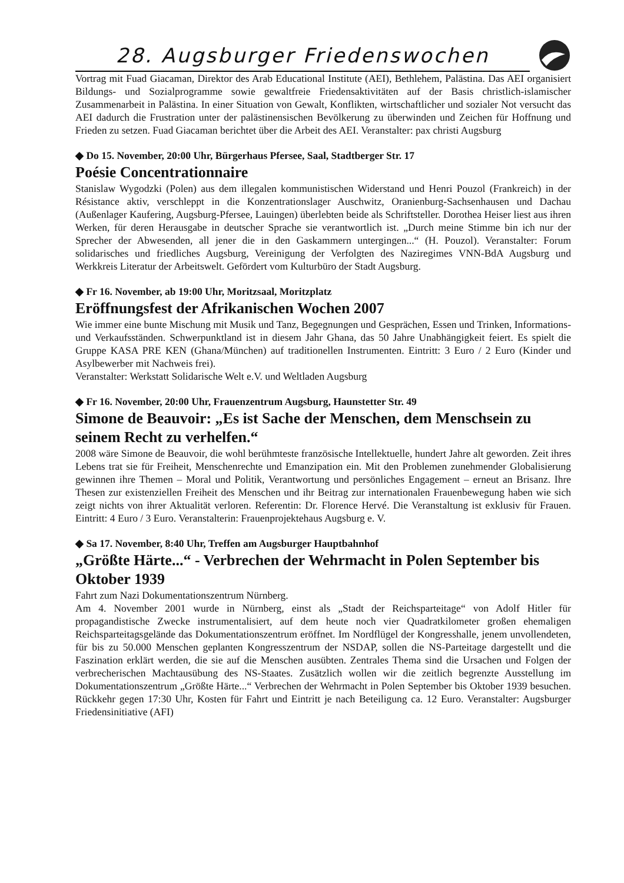28. Augsburger Friedenswochen
Vortrag mit Fuad Giacaman, Direktor des Arab Educational Institute (AEI), Bethlehem, Palästina. Das AEI organisiert Bildungs- und Sozialprogramme sowie gewaltfreie Friedensaktivitäten auf der Basis christlich-islamischer Zusammenarbeit in Palästina. In einer Situation von Gewalt, Konflikten, wirtschaftlicher und sozialer Not versucht das AEI dadurch die Frustration unter der palästinensischen Bevölkerung zu überwinden und Zeichen für Hoffnung und Frieden zu setzen. Fuad Giacaman berichtet über die Arbeit des AEI. Veranstalter: pax christi Augsburg
◆ Do 15. November, 20:00 Uhr, Bürgerhaus Pfersee, Saal, Stadtberger Str. 17
Poésie Concentrationnaire
Stanislaw Wygodzki (Polen) aus dem illegalen kommunistischen Widerstand und Henri Pouzol (Frankreich) in der Résistance aktiv, verschleppt in die Konzentrationslager Auschwitz, Oranienburg-Sachsenhausen und Dachau (Außenlager Kaufering, Augsburg-Pfersee, Lauingen) überlebten beide als Schriftsteller. Dorothea Heiser liest aus ihren Werken, für deren Herausgabe in deutscher Sprache sie verantwortlich ist. „Durch meine Stimme bin ich nur der Sprecher der Abwesenden, all jener die in den Gaskammern untergingen...“ (H. Pouzol). Veranstalter: Forum solidarisches und friedliches Augsburg, Vereinigung der Verfolgten des Naziregimes VNN-BdA Augsburg und Werkkreis Literatur der Arbeitswelt. Gefördert vom Kulturbüro der Stadt Augsburg.
◆ Fr 16. November, ab 19:00 Uhr, Moritzsaal, Moritzplatz
Eröffnungsfest der Afrikanischen Wochen 2007
Wie immer eine bunte Mischung mit Musik und Tanz, Begegnungen und Gesprächen, Essen und Trinken, Informations- und Verkaufsständen. Schwerpunktland ist in diesem Jahr Ghana, das 50 Jahre Unabhängigkeit feiert. Es spielt die Gruppe KASA PRE KEN (Ghana/München) auf traditionellen Instrumenten. Eintritt: 3 Euro / 2 Euro (Kinder und Asylbewerber mit Nachweis frei).
Veranstalter: Werkstatt Solidarische Welt e.V. und Weltladen Augsburg
◆ Fr 16. November, 20:00 Uhr, Frauenzentrum Augsburg, Haunstetter Str. 49
Simone de Beauvoir: „Es ist Sache der Menschen, dem Menschsein zu seinem Recht zu verhelfen.“
2008 wäre Simone de Beauvoir, die wohl berühmteste französische Intellektuelle, hundert Jahre alt geworden. Zeit ihres Lebens trat sie für Freiheit, Menschenrechte und Emanzipation ein. Mit den Problemen zunehmender Globalisierung gewinnen ihre Themen – Moral und Politik, Verantwortung und persönliches Engagement – erneut an Brisanz. Ihre Thesen zur existenziellen Freiheit des Menschen und ihr Beitrag zur internationalen Frauenbewegung haben wie sich zeigt nichts von ihrer Aktualität verloren. Referentin: Dr. Florence Hervé. Die Veranstaltung ist exklusiv für Frauen. Eintritt: 4 Euro / 3 Euro. Veranstalterin: Frauenprojektehaus Augsburg e. V.
◆ Sa 17. November, 8:40 Uhr, Treffen am Augsburger Hauptbahnhof
„Größte Härte...“ - Verbrechen der Wehrmacht in Polen September bis Oktober 1939
Fahrt zum Nazi Dokumentationszentrum Nürnberg.
Am 4. November 2001 wurde in Nürnberg, einst als „Stadt der Reichsparteitage“ von Adolf Hitler für propagandistische Zwecke instrumentalisiert, auf dem heute noch vier Quadratkilometer großen ehemaligen Reichsparteitagsgelände das Dokumentationszentrum eröffnet. Im Nordflügel der Kongresshalle, jenem unvollendeten, für bis zu 50.000 Menschen geplanten Kongresszentrum der NSDAP, sollen die NS-Parteitage dargestellt und die Faszination erklärt werden, die sie auf die Menschen ausübten. Zentrales Thema sind die Ursachen und Folgen der verbrecherischen Machtausübung des NS-Staates. Zusätzlich wollen wir die zeitlich begrenzte Ausstellung im Dokumentationszentrum „Größte Härte...“ Verbrechen der Wehrmacht in Polen September bis Oktober 1939 besuchen. Rückkehr gegen 17:30 Uhr, Kosten für Fahrt und Eintritt je nach Beteiligung ca. 12 Euro. Veranstalter: Augsburger Friedensinitiative (AFI)